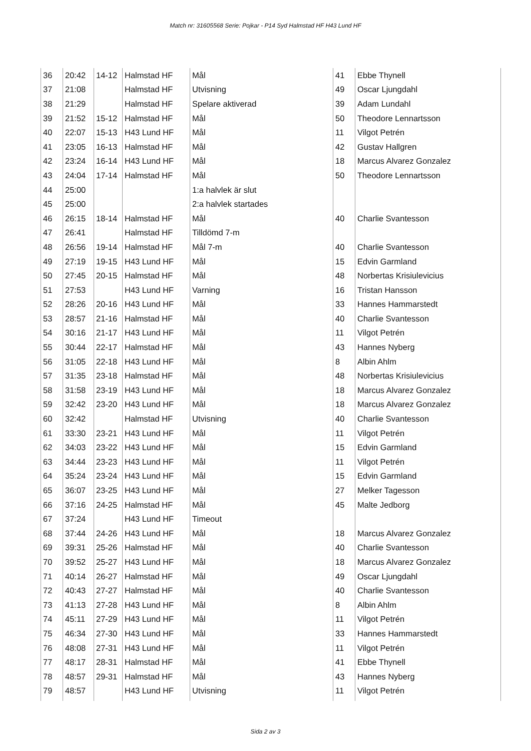Match nr: 31605568 Serie: Pojkar - P14 Syd Halmstad HF H43 Lund HF
| 36 | 20:42 | 14-12 | Halmstad HF | Mål | 41 | Ebbe Thynell |
| 37 | 21:08 | | Halmstad HF | Utvisning | 49 | Oscar Ljungdahl |
| 38 | 21:29 | | Halmstad HF | Spelare aktiverad | 39 | Adam Lundahl |
| 39 | 21:52 | 15-12 | Halmstad HF | Mål | 50 | Theodore Lennartsson |
| 40 | 22:07 | 15-13 | H43 Lund HF | Mål | 11 | Vilgot Petrén |
| 41 | 23:05 | 16-13 | Halmstad HF | Mål | 42 | Gustav Hallgren |
| 42 | 23:24 | 16-14 | H43 Lund HF | Mål | 18 | Marcus Alvarez Gonzalez |
| 43 | 24:04 | 17-14 | Halmstad HF | Mål | 50 | Theodore Lennartsson |
| 44 | 25:00 | | | 1:a halvlek är slut | | |
| 45 | 25:00 | | | 2:a halvlek startades | | |
| 46 | 26:15 | 18-14 | Halmstad HF | Mål | 40 | Charlie Svantesson |
| 47 | 26:41 | | Halmstad HF | Tilldömd 7-m | | |
| 48 | 26:56 | 19-14 | Halmstad HF | Mål 7-m | 40 | Charlie Svantesson |
| 49 | 27:19 | 19-15 | H43 Lund HF | Mål | 15 | Edvin Garmland |
| 50 | 27:45 | 20-15 | Halmstad HF | Mål | 48 | Norbertas Krisiulevicius |
| 51 | 27:53 | | H43 Lund HF | Varning | 16 | Tristan Hansson |
| 52 | 28:26 | 20-16 | H43 Lund HF | Mål | 33 | Hannes Hammarstedt |
| 53 | 28:57 | 21-16 | Halmstad HF | Mål | 40 | Charlie Svantesson |
| 54 | 30:16 | 21-17 | H43 Lund HF | Mål | 11 | Vilgot Petrén |
| 55 | 30:44 | 22-17 | Halmstad HF | Mål | 43 | Hannes Nyberg |
| 56 | 31:05 | 22-18 | H43 Lund HF | Mål | 8 | Albin Ahlm |
| 57 | 31:35 | 23-18 | Halmstad HF | Mål | 48 | Norbertas Krisiulevicius |
| 58 | 31:58 | 23-19 | H43 Lund HF | Mål | 18 | Marcus Alvarez Gonzalez |
| 59 | 32:42 | 23-20 | H43 Lund HF | Mål | 18 | Marcus Alvarez Gonzalez |
| 60 | 32:42 | | Halmstad HF | Utvisning | 40 | Charlie Svantesson |
| 61 | 33:30 | 23-21 | H43 Lund HF | Mål | 11 | Vilgot Petrén |
| 62 | 34:03 | 23-22 | H43 Lund HF | Mål | 15 | Edvin Garmland |
| 63 | 34:44 | 23-23 | H43 Lund HF | Mål | 11 | Vilgot Petrén |
| 64 | 35:24 | 23-24 | H43 Lund HF | Mål | 15 | Edvin Garmland |
| 65 | 36:07 | 23-25 | H43 Lund HF | Mål | 27 | Melker Tagesson |
| 66 | 37:16 | 24-25 | Halmstad HF | Mål | 45 | Malte Jedborg |
| 67 | 37:24 | | H43 Lund HF | Timeout | | |
| 68 | 37:44 | 24-26 | H43 Lund HF | Mål | 18 | Marcus Alvarez Gonzalez |
| 69 | 39:31 | 25-26 | Halmstad HF | Mål | 40 | Charlie Svantesson |
| 70 | 39:52 | 25-27 | H43 Lund HF | Mål | 18 | Marcus Alvarez Gonzalez |
| 71 | 40:14 | 26-27 | Halmstad HF | Mål | 49 | Oscar Ljungdahl |
| 72 | 40:43 | 27-27 | Halmstad HF | Mål | 40 | Charlie Svantesson |
| 73 | 41:13 | 27-28 | H43 Lund HF | Mål | 8 | Albin Ahlm |
| 74 | 45:11 | 27-29 | H43 Lund HF | Mål | 11 | Vilgot Petrén |
| 75 | 46:34 | 27-30 | H43 Lund HF | Mål | 33 | Hannes Hammarstedt |
| 76 | 48:08 | 27-31 | H43 Lund HF | Mål | 11 | Vilgot Petrén |
| 77 | 48:17 | 28-31 | Halmstad HF | Mål | 41 | Ebbe Thynell |
| 78 | 48:57 | 29-31 | Halmstad HF | Mål | 43 | Hannes Nyberg |
| 79 | 48:57 | | H43 Lund HF | Utvisning | 11 | Vilgot Petrén |
Sida 2 av 3